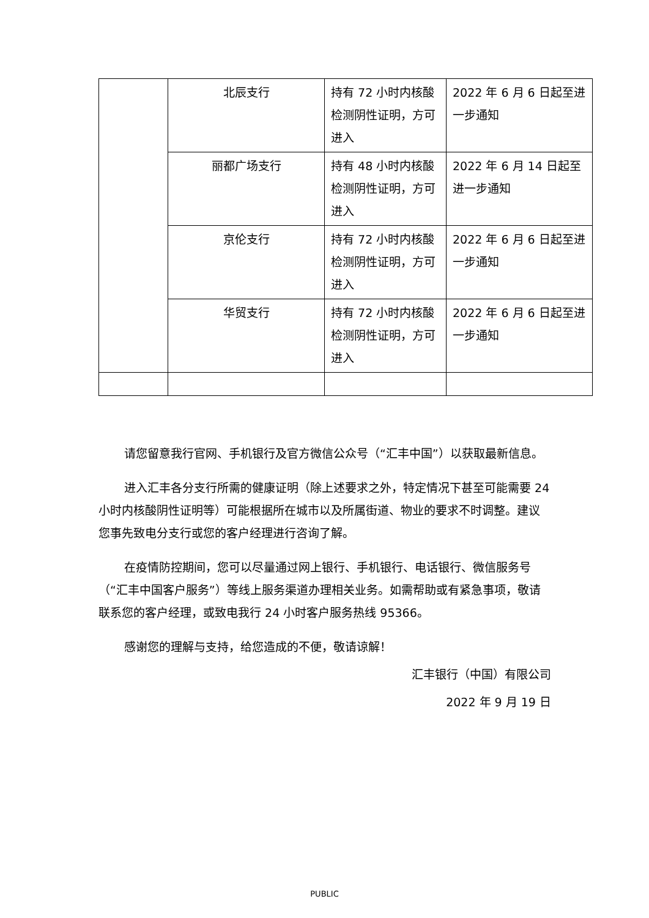| | 北辰支行 | 持有 72 小时内核酸检测阴性证明，方可进入 | 2022 年 6 月 6 日起至进一步通知 |
| | 丽都广场支行 | 持有 48 小时内核酸检测阴性证明，方可进入 | 2022 年 6 月 14 日起至进一步通知 |
| | 京伦支行 | 持有 72 小时内核酸检测阴性证明，方可进入 | 2022 年 6 月 6 日起至进一步通知 |
| | 华贸支行 | 持有 72 小时内核酸检测阴性证明，方可进入 | 2022 年 6 月 6 日起至进一步通知 |
请您留意我行官网、手机银行及官方微信公众号（“汇丰中国”）以获取最新信息。
进入汇丰各分支行所需的健康证明（除上述要求之外，特定情况下甚至可能需要 24 小时内核酸阴性证明等）可能根据所在城市以及所属街道、物业的要求不时调整。建议您事先致电分支行或您的客户经理进行咨询了解。
在疫情防控期间，您可以尽量通过网上银行、手机银行、电话银行、微信服务号（“汇丰中国客户服务”）等线上服务渠道办理相关业务。如需帮助或有紧急事项，敬请联系您的客户经理，或致电我行 24 小时客户服务热线 95366。
感谢您的理解与支持，给您造成的不便，敬请谅解！
汇丰银行（中国）有限公司
2022 年 9 月 19 日
PUBLIC